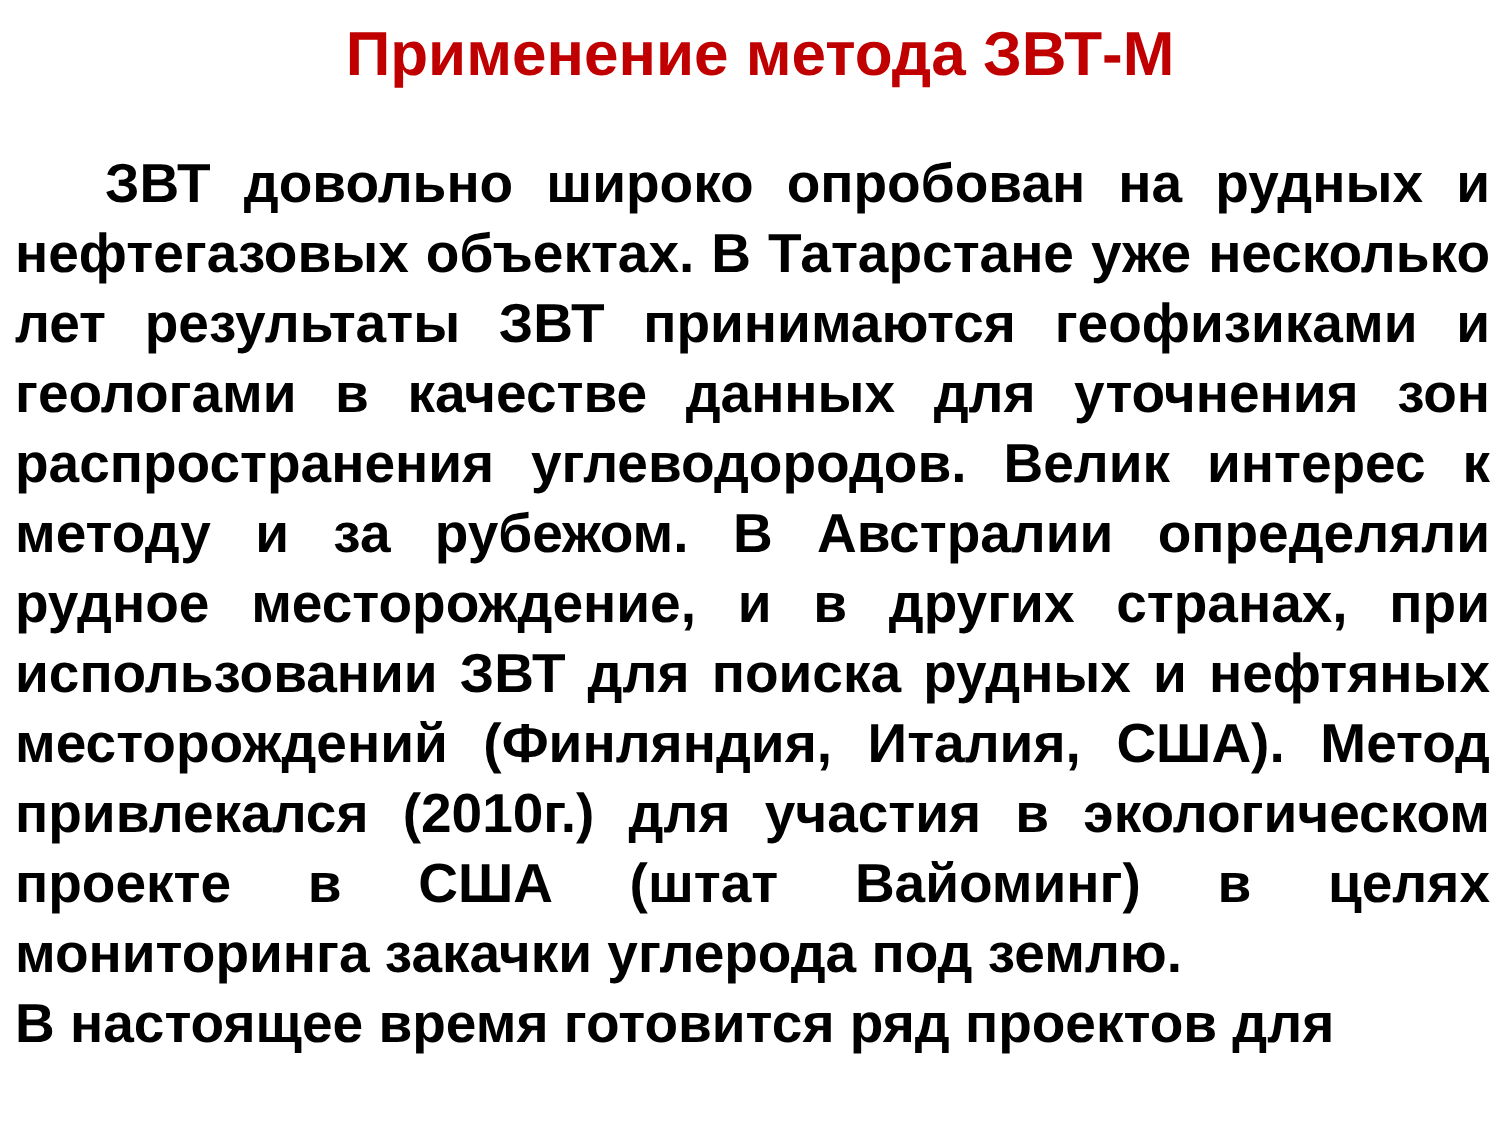Применение метода ЗВТ-М
ЗВТ довольно широко опробован на рудных и нефтегазовых объектах. В Татарстане уже несколько лет результаты ЗВТ принимаются геофизиками и геологами в качестве данных для уточнения зон распространения углеводородов. Велик интерес к методу и за рубежом. В Австралии определяли рудное месторождение, и в других странах, при использовании ЗВТ для поиска рудных и нефтяных месторождений (Финляндия, Италия, США). Метод привлекался (2010г.) для участия в экологическом проекте в США (штат Вайоминг) в целях мониторинга закачки углерода под землю.
В настоящее время готовится ряд проектов для